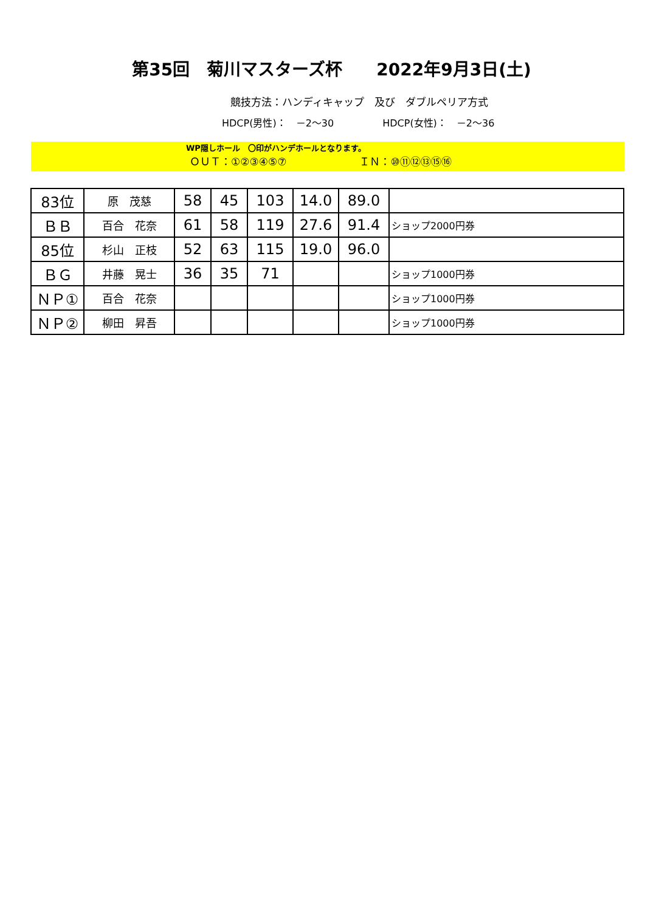第35回　菊川マスターズ杯　　2022年9月3日(土)
競技方法：ハンディキャップ　及び　ダブルペリア方式
HDCP(男性)：　－2～30 HDCP(女性)：　－2～36
WP隠しホール　〇印がハンデホールとなります。
ＯＵＴ：①②③④⑤⑦ ＩＮ：⑩⑪⑫⑬⑮⑯
| 83位 | 原 茂慈 | 58 | 45 | 103 | 14.0 | 89.0 | |
| ＢＢ | 百合 花奈 | 61 | 58 | 119 | 27.6 | 91.4 | ショップ2000円券 |
| 85位 | 杉山 正枝 | 52 | 63 | 115 | 19.0 | 96.0 | |
| ＢＧ | 井藤 晃士 | 36 | 35 | 71 | | | ショップ1000円券 |
| ＮＰ① | 百合 花奈 | | | | | | ショップ1000円券 |
| ＮＰ② | 柳田 昇吾 | | | | | | ショップ1000円券 |